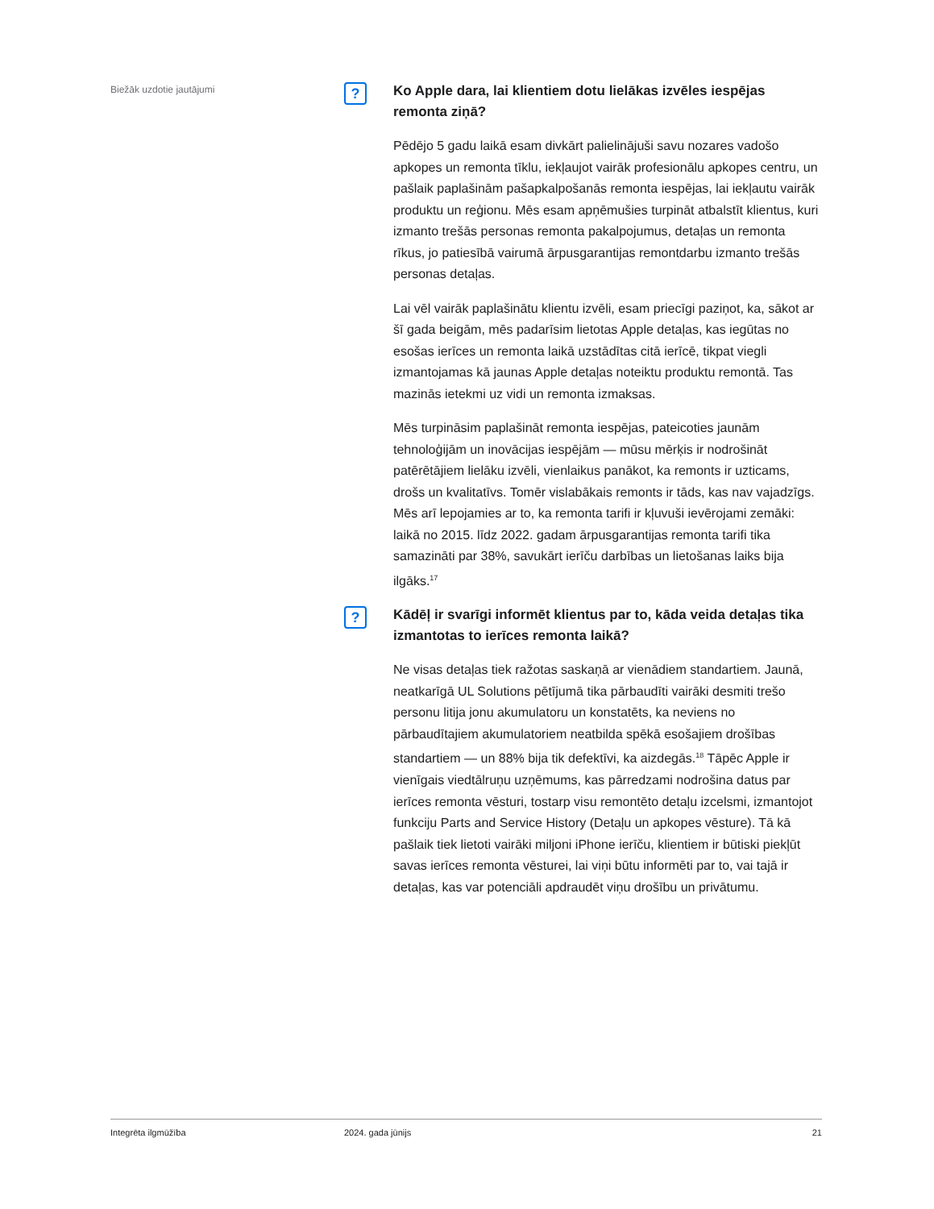Biežāk uzdotie jautājumi
?
Ko Apple dara, lai klientiem dotu lielākas izvēles iespējas remonta ziņā?
Pēdējo 5 gadu laikā esam divkārt palielinājuši savu nozares vadošo apkopes un remonta tīklu, iekļaujot vairāk profesionālu apkopes centru, un pašlaik paplašinām pašapkalpošanās remonta iespējas, lai iekļautu vairāk produktu un reģionu. Mēs esam apņēmušies turpināt atbalstīt klientus, kuri izmanto trešās personas remonta pakalpojumus, detaļas un remonta rīkus, jo patiesībā vairumā ārpusgarantijas remontdarbu izmanto trešās personas detaļas.
Lai vēl vairāk paplašinātu klientu izvēli, esam priecīgi paziņot, ka, sākot ar šī gada beigām, mēs padarīsim lietotas Apple detaļas, kas iegūtas no esošas ierīces un remonta laikā uzstādītas citā ierīcē, tikpat viegli izmantojamas kā jaunas Apple detaļas noteiktu produktu remontā. Tas mazinās ietekmi uz vidi un remonta izmaksas.
Mēs turpināsim paplašināt remonta iespējas, pateicoties jaunām tehnoloģijām un inovācijas iespējām — mūsu mērķis ir nodrošināt patērētājiem lielāku izvēli, vienlaikus panākot, ka remonts ir uzticams, drošs un kvalitatīvs. Tomēr vislabākais remonts ir tāds, kas nav vajadzīgs. Mēs arī lepojamies ar to, ka remonta tarifi ir kļuvuši ievērojami zemāki: laikā no 2015. līdz 2022. gadam ārpusgarantijas remonta tarifi tika samazināti par 38%, savukārt ierīču darbības un lietošanas laiks bija ilgāks.<sup>17</sup>
?
Kādēļ ir svarīgi informēt klientus par to, kāda veida detaļas tika izmantotas to ierīces remonta laikā?
Ne visas detaļas tiek ražotas saskaņā ar vienādiem standartiem. Jaunā, neatkarīgā UL Solutions pētījumā tika pārbaudīti vairāki desmiti trešo personu litija jonu akumulatoru un konstatēts, ka neviens no pārbaudītajiem akumulatoriem neatbilda spēkā esošajiem drošības standartiem — un 88% bija tik defektīvi, ka aizdegās.<sup>18</sup> Tāpēc Apple ir vienīgais viedtālruņu uzņēmums, kas pārredzami nodrošina datus par ierīces remonta vēsturi, tostarp visu remontēto detaļu izcelsmi, izmantojot funkciju Parts and Service History (Detaļu un apkopes vēsture). Tā kā pašlaik tiek lietoti vairāki miljoni iPhone ierīču, klientiem ir būtiski piekļūt savas ierīces remonta vēsturei, lai viņi būtu informēti par to, vai tajā ir detaļas, kas var potenciāli apdraudēt viņu drošību un privātumu.
Integrēta ilgmūžība 2024. gada jūnijs 21